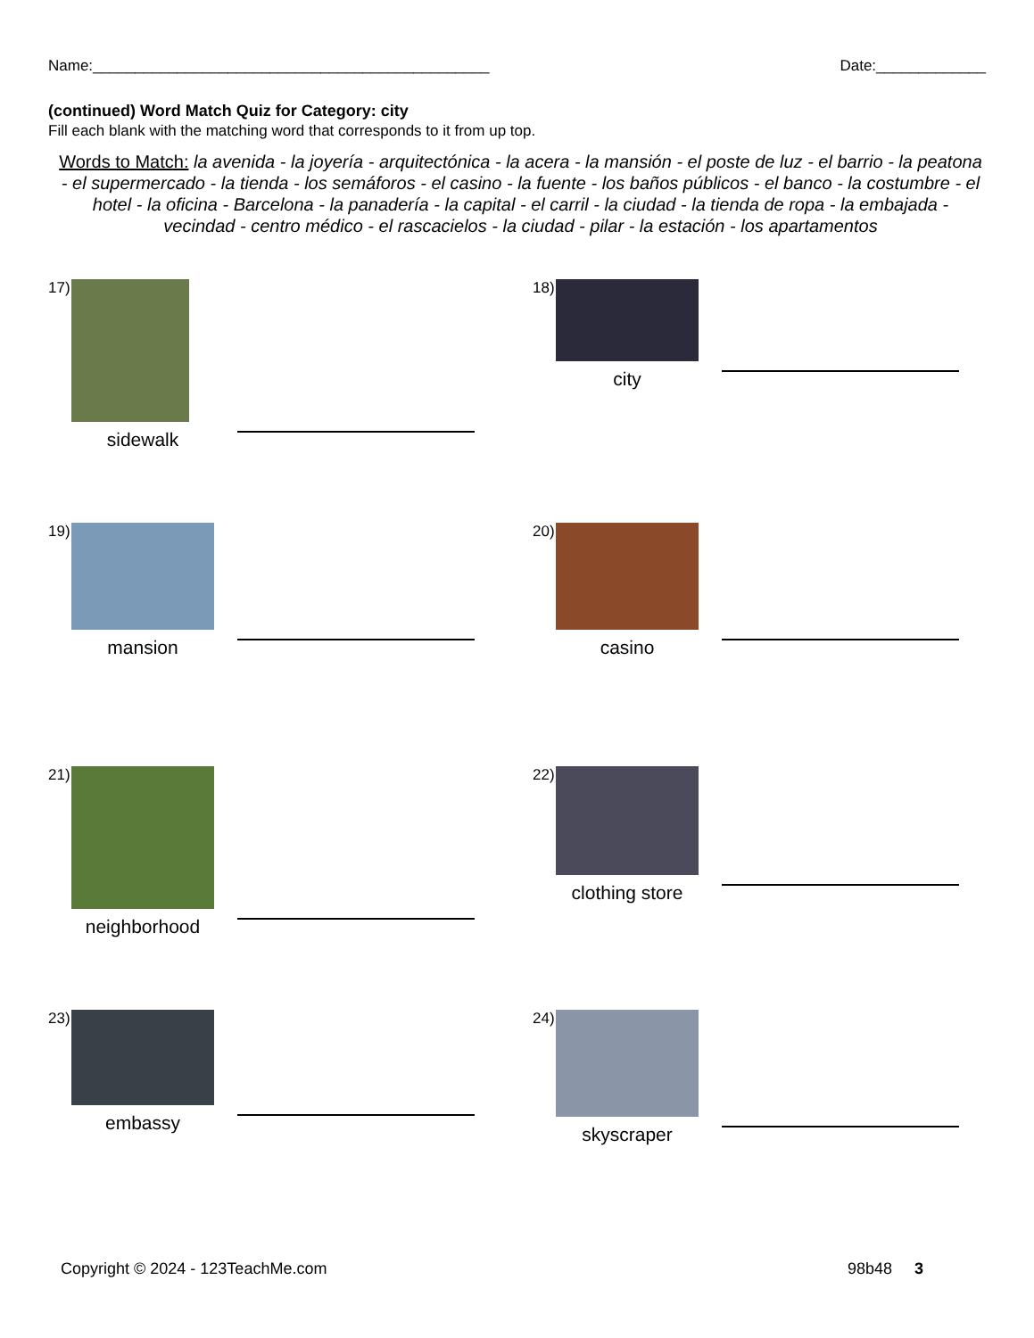Name:_______________________________________________ Date:_____________
(continued) Word Match Quiz for Category: city
Fill each blank with the matching word that corresponds to it from up top.
Words to Match: la avenida - la joyería - arquitectónica - la acera - la mansión - el poste de luz - el barrio - la peatona - el supermercado - la tienda - los semáforos - el casino - la fuente - los baños públicos - el banco - la costumbre - el hotel - la oficina - Barcelona - la panadería - la capital - el carril - la ciudad - la tienda de ropa - la embajada - vecindad - centro médico - el rascacielos - la ciudad - pilar - la estación - los apartamentos
17)
sidewalk
18)
city
19)
mansion
20)
casino
21)
neighborhood
22)
clothing store
23)
embassy
24)
skyscraper
Copyright © 2024 - 123TeachMe.com 98b48 3